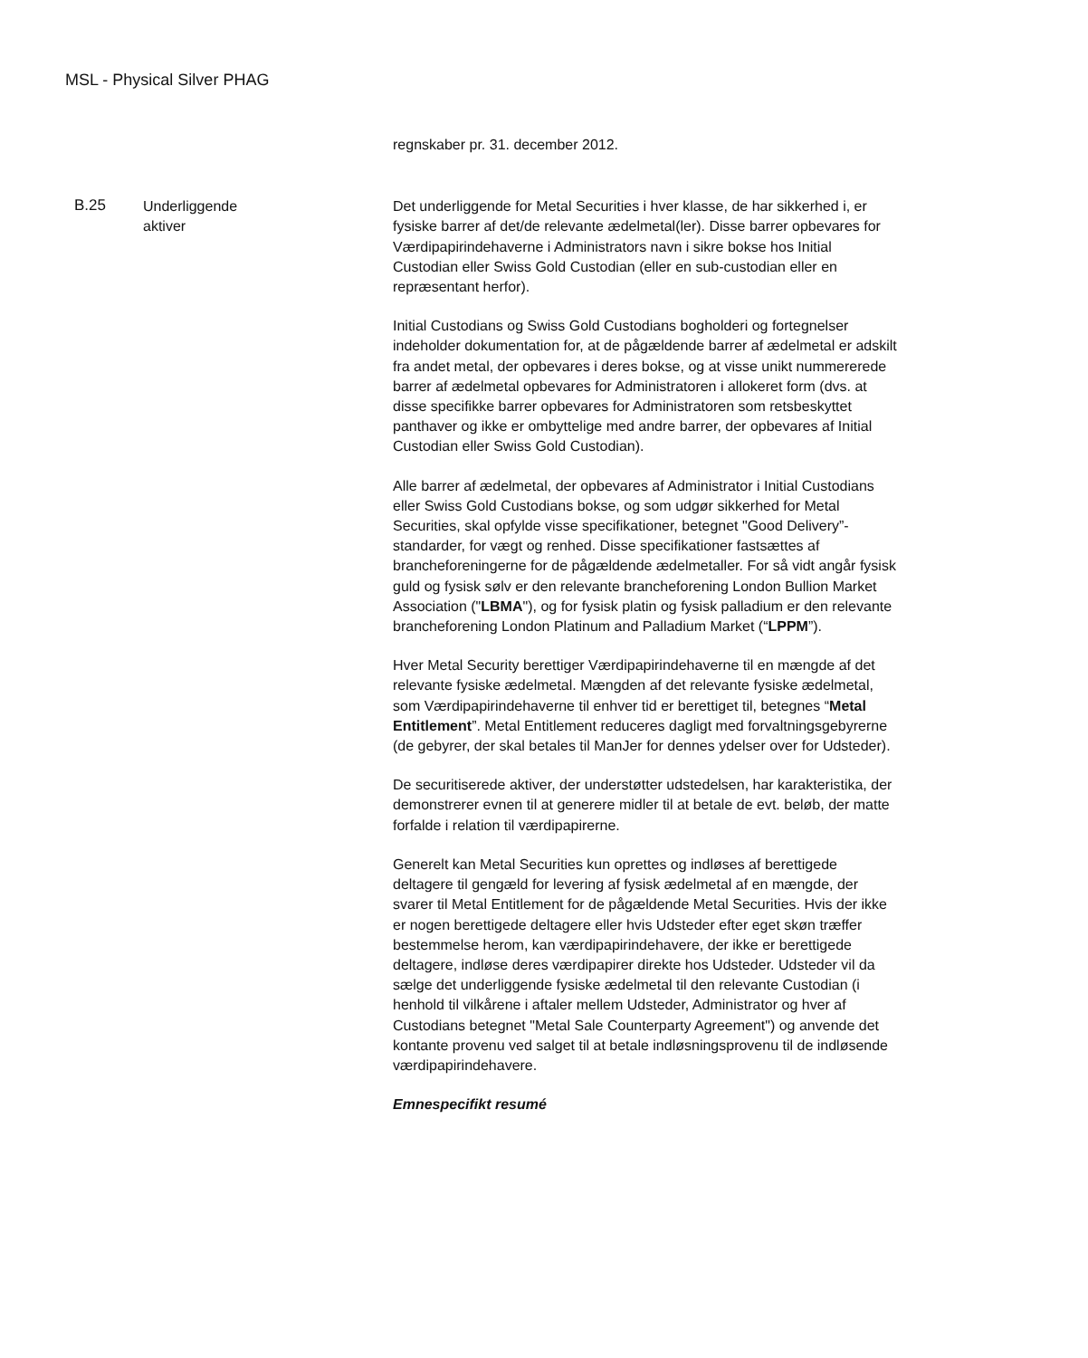MSL - Physical Silver PHAG
regnskaber pr. 31. december 2012.
B.25
Underliggende
aktiver
Det underliggende for Metal Securities i hver klasse, de har sikkerhed i, er fysiske barrer af det/de relevante ædelmetal(ler). Disse barrer opbevares for Værdipapirindehaverne i Administrators navn i sikre bokse hos Initial Custodian eller Swiss Gold Custodian (eller en sub-custodian eller en repræsentant herfor).
Initial Custodians og Swiss Gold Custodians bogholderi og fortegnelser indeholder dokumentation for, at de pågældende barrer af ædelmetal er adskilt fra andet metal, der opbevares i deres bokse, og at visse unikt nummererede barrer af ædelmetal opbevares for Administratoren i allokeret form (dvs. at disse specifikke barrer opbevares for Administratoren som retsbeskyttet panthaver og ikke er ombyttelige med andre barrer, der opbevares af Initial Custodian eller Swiss Gold Custodian).
Alle barrer af ædelmetal, der opbevares af Administrator i Initial Custodians eller Swiss Gold Custodians bokse, og som udgør sikkerhed for Metal Securities, skal opfylde visse specifikationer, betegnet "Good Delivery”-standarder, for vægt og renhed. Disse specifikationer fastsættes af brancheforeningerne for de pågældende ædelmetaller. For så vidt angår fysisk guld og fysisk sølv er den relevante brancheforening London Bullion Market Association ("LBMA"), og for fysisk platin og fysisk palladium er den relevante brancheforening London Platinum and Palladium Market (“LPPM”).
Hver Metal Security berettiger Værdipapirindehaverne til en mængde af det relevante fysiske ædelmetal. Mængden af det relevante fysiske ædelmetal, som Værdipapirindehaverne til enhver tid er berettiget til, betegnes “Metal Entitlement”. Metal Entitlement reduceres dagligt med forvaltningsgebyrerne (de gebyrer, der skal betales til ManJer for dennes ydelser over for Udsteder).
De securitiserede aktiver, der understøtter udstedelsen, har karakteristika, der demonstrerer evnen til at generere midler til at betale de evt. beløb, der matte forfalde i relation til værdipapirerne.
Generelt kan Metal Securities kun oprettes og indløses af berettigede deltagere til gengæld for levering af fysisk ædelmetal af en mængde, der svarer til Metal Entitlement for de pågældende Metal Securities. Hvis der ikke er nogen berettigede deltagere eller hvis Udsteder efter eget skøn træffer bestemmelse herom, kan værdipapirindehavere, der ikke er berettigede deltagere, indløse deres værdipapirer direkte hos Udsteder. Udsteder vil da sælge det underliggende fysiske ædelmetal til den relevante Custodian (i henhold til vilkårene i aftaler mellem Udsteder, Administrator og hver af Custodians betegnet "Metal Sale Counterparty Agreement") og anvende det kontante provenu ved salget til at betale indløsningsprovenu til de indløsende værdipapirindehavere.
Emnespecifikt resumé